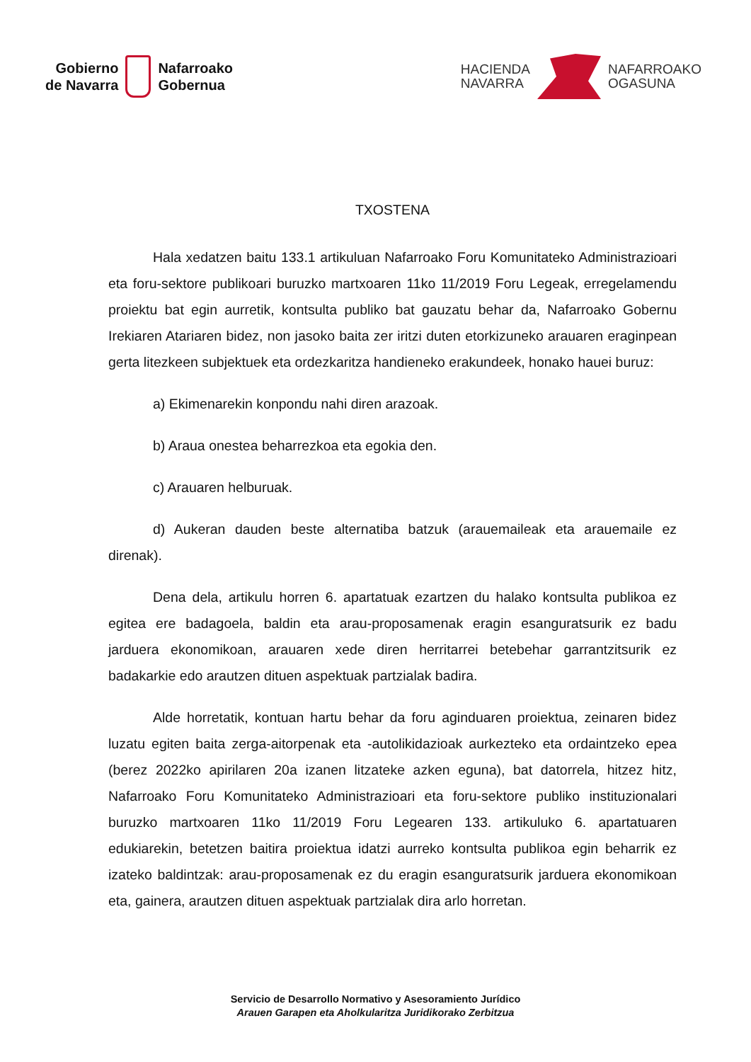Gobierno
de Navarra
Nafarroako
Gobernua
HACIENDA
NAVARRA
NAFARROAKO
OGASUNA
TXOSTENA
Hala xedatzen baitu 133.1 artikuluan Nafarroako Foru Komunitateko Administrazioari eta foru-sektore publikoari buruzko martxoaren 11ko 11/2019 Foru Legeak, erregelamendu proiektu bat egin aurretik, kontsulta publiko bat gauzatu behar da, Nafarroako Gobernu Irekiaren Atariaren bidez, non jasoko baita zer iritzi duten etorkizuneko arauaren eraginpean gerta litezkeen subjektuek eta ordezkaritza handieneko erakundeek, honako hauei buruz:
a) Ekimenarekin konpondu nahi diren arazoak.
b) Araua onestea beharrezkoa eta egokia den.
c) Arauaren helburuak.
d) Aukeran dauden beste alternatiba batzuk (arauemaileak eta arauemaile ez direnak).
Dena dela, artikulu horren 6. apartatuak ezartzen du halako kontsulta publikoa ez egitea ere badagoela, baldin eta arau-proposamenak eragin esanguratsurik ez badu jarduera ekonomikoan, arauaren xede diren herritarrei betebehar garrantzitsurik ez badakarkie edo arautzen dituen aspektuak partzialak badira.
Alde horretatik, kontuan hartu behar da foru aginduaren proiektua, zeinaren bidez luzatu egiten baita zerga-aitorpenak eta -autolikidazioak aurkezteko eta ordaintzeko epea (berez 2022ko apirilaren 20a izanen litzateke azken eguna), bat datorrela, hitzez hitz, Nafarroako Foru Komunitateko Administrazioari eta foru-sektore publiko instituzionalari buruzko martxoaren 11ko 11/2019 Foru Legearen 133. artikuluko 6. apartatuaren edukiarekin, betetzen baitira proiektua idatzi aurreko kontsulta publikoa egin beharrik ez izateko baldintzak: arau-proposamenak ez du eragin esanguratsurik jarduera ekonomikoan eta, gainera, arautzen dituen aspektuak partzialak dira arlo horretan.
Servicio de Desarrollo Normativo y Asesoramiento Jurídico
Arauen Garapen eta Aholkularitza Juridikorako Zerbitzua